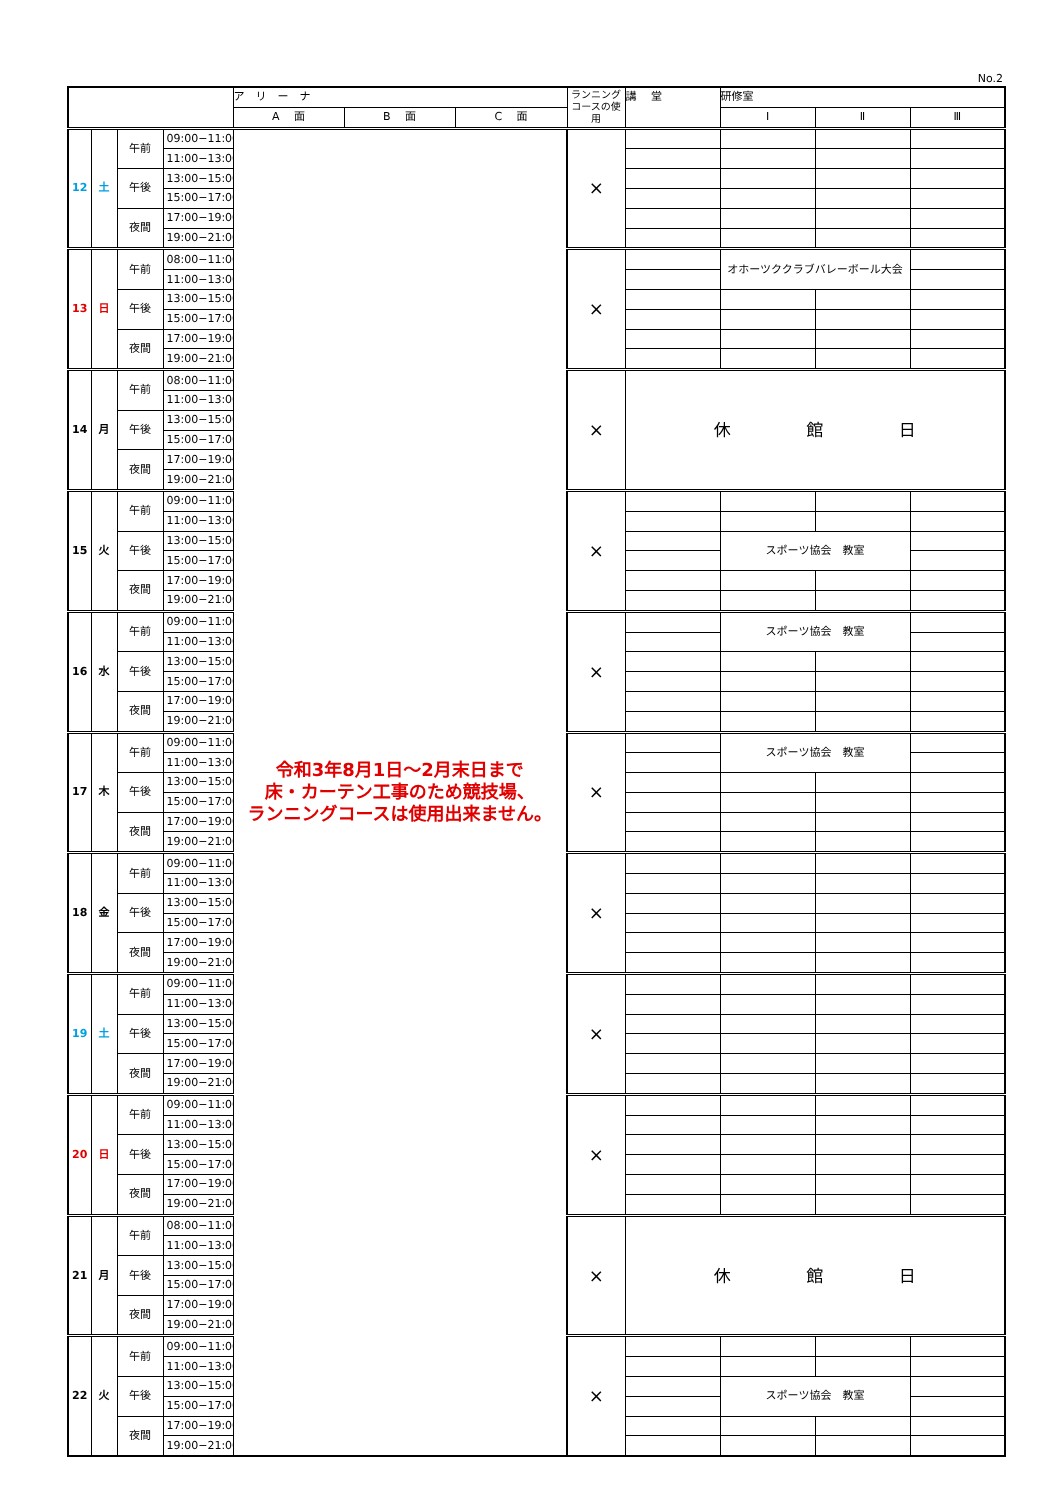No.2
| | | | | ア リ ー ナ | | | ランニングコースの使用 | 講 堂 | 研修室 | | |
| --- | --- | --- | --- | --- | --- | --- | --- | --- | --- | --- | --- |
| | | | | A 面 | B 面 | C 面 | | | Ⅰ | Ⅱ | Ⅲ |
| 12 | 土 | 午前 | 09:00−11:00 | 令和3年8月1日～2月末日まで 床・カーテン工事のため競技場、 ランニングコースは使用出来ません。 | | | × | | | | |
| | | | 11:00−13:00 | | | | | | | | |
| | | 午後 | 13:00−15:00 | | | | | | | | |
| | | | 15:00−17:00 | | | | | | | | |
| | | 夜間 | 17:00−19:00 | | | | | | | | |
| | | | 19:00−21:00 | | | | | | | | |
| 13 | 日 | 午前 | 08:00−11:00 | | | | × | | オホーツククラブバレーボール大会 | | |
| | | | 11:00−13:00 | | | | | | | | |
| | | 午後 | 13:00−15:00 | | | | | | | | |
| | | | 15:00−17:00 | | | | | | | | |
| | | 夜間 | 17:00−19:00 | | | | | | | | |
| | | | 19:00−21:00 | | | | | | | | |
| 14 | 月 | 午前 | 08:00−11:00 | | | | × | 休 館 日 | | | |
| | | | 11:00−13:00 | | | | | | | | |
| | | 午後 | 13:00−15:00 | | | | | | | | |
| | | | 15:00−17:00 | | | | | | | | |
| | | 夜間 | 17:00−19:00 | | | | | | | | |
| | | | 19:00−21:00 | | | | | | | | |
| 15 | 火 | 午前 | 09:00−11:00 | | | | × | | | | |
| | | | 11:00−13:00 | | | | | | | | |
| | | 午後 | 13:00−15:00 | | | | | | スポーツ協会 教室 | | |
| | | | 15:00−17:00 | | | | | | | | |
| | | 夜間 | 17:00−19:00 | | | | | | | | |
| | | | 19:00−21:00 | | | | | | | | |
| 16 | 水 | 午前 | 09:00−11:00 | | | | × | | スポーツ協会 教室 | | |
| | | | 11:00−13:00 | | | | | | | | |
| | | 午後 | 13:00−15:00 | | | | | | | | |
| | | | 15:00−17:00 | | | | | | | | |
| | | 夜間 | 17:00−19:00 | | | | | | | | |
| | | | 19:00−21:00 | | | | | | | | |
| 17 | 木 | 午前 | 09:00−11:00 | | | | × | | スポーツ協会 教室 | | |
| | | | 11:00−13:00 | | | | | | | | |
| | | 午後 | 13:00−15:00 | | | | | | | | |
| | | | 15:00−17:00 | | | | | | | | |
| | | 夜間 | 17:00−19:00 | | | | | | | | |
| | | | 19:00−21:00 | | | | | | | | |
| 18 | 金 | 午前 | 09:00−11:00 | | | | × | | | | |
| | | | 11:00−13:00 | | | | | | | | |
| | | 午後 | 13:00−15:00 | | | | | | | | |
| | | | 15:00−17:00 | | | | | | | | |
| | | 夜間 | 17:00−19:00 | | | | | | | | |
| | | | 19:00−21:00 | | | | | | | | |
| 19 | 土 | 午前 | 09:00−11:00 | | | | × | | | | |
| | | | 11:00−13:00 | | | | | | | | |
| | | 午後 | 13:00−15:00 | | | | | | | | |
| | | | 15:00−17:00 | | | | | | | | |
| | | 夜間 | 17:00−19:00 | | | | | | | | |
| | | | 19:00−21:00 | | | | | | | | |
| 20 | 日 | 午前 | 09:00−11:00 | | | | × | | | | |
| | | | 11:00−13:00 | | | | | | | | |
| | | 午後 | 13:00−15:00 | | | | | | | | |
| | | | 15:00−17:00 | | | | | | | | |
| | | 夜間 | 17:00−19:00 | | | | | | | | |
| | | | 19:00−21:00 | | | | | | | | |
| 21 | 月 | 午前 | 08:00−11:00 | | | | × | 休 館 日 | | | |
| | | | 11:00−13:00 | | | | | | | | |
| | | 午後 | 13:00−15:00 | | | | | | | | |
| | | | 15:00−17:00 | | | | | | | | |
| | | 夜間 | 17:00−19:00 | | | | | | | | |
| | | | 19:00−21:00 | | | | | | | | |
| 22 | 火 | 午前 | 09:00−11:00 | | | | × | | | | |
| | | | 11:00−13:00 | | | | | | | | |
| | | 午後 | 13:00−15:00 | | | | | | スポーツ協会 教室 | | |
| | | | 15:00−17:00 | | | | | | | | |
| | | 夜間 | 17:00−19:00 | | | | | | | | |
| | | | 19:00−21:00 | | | | | | | | |